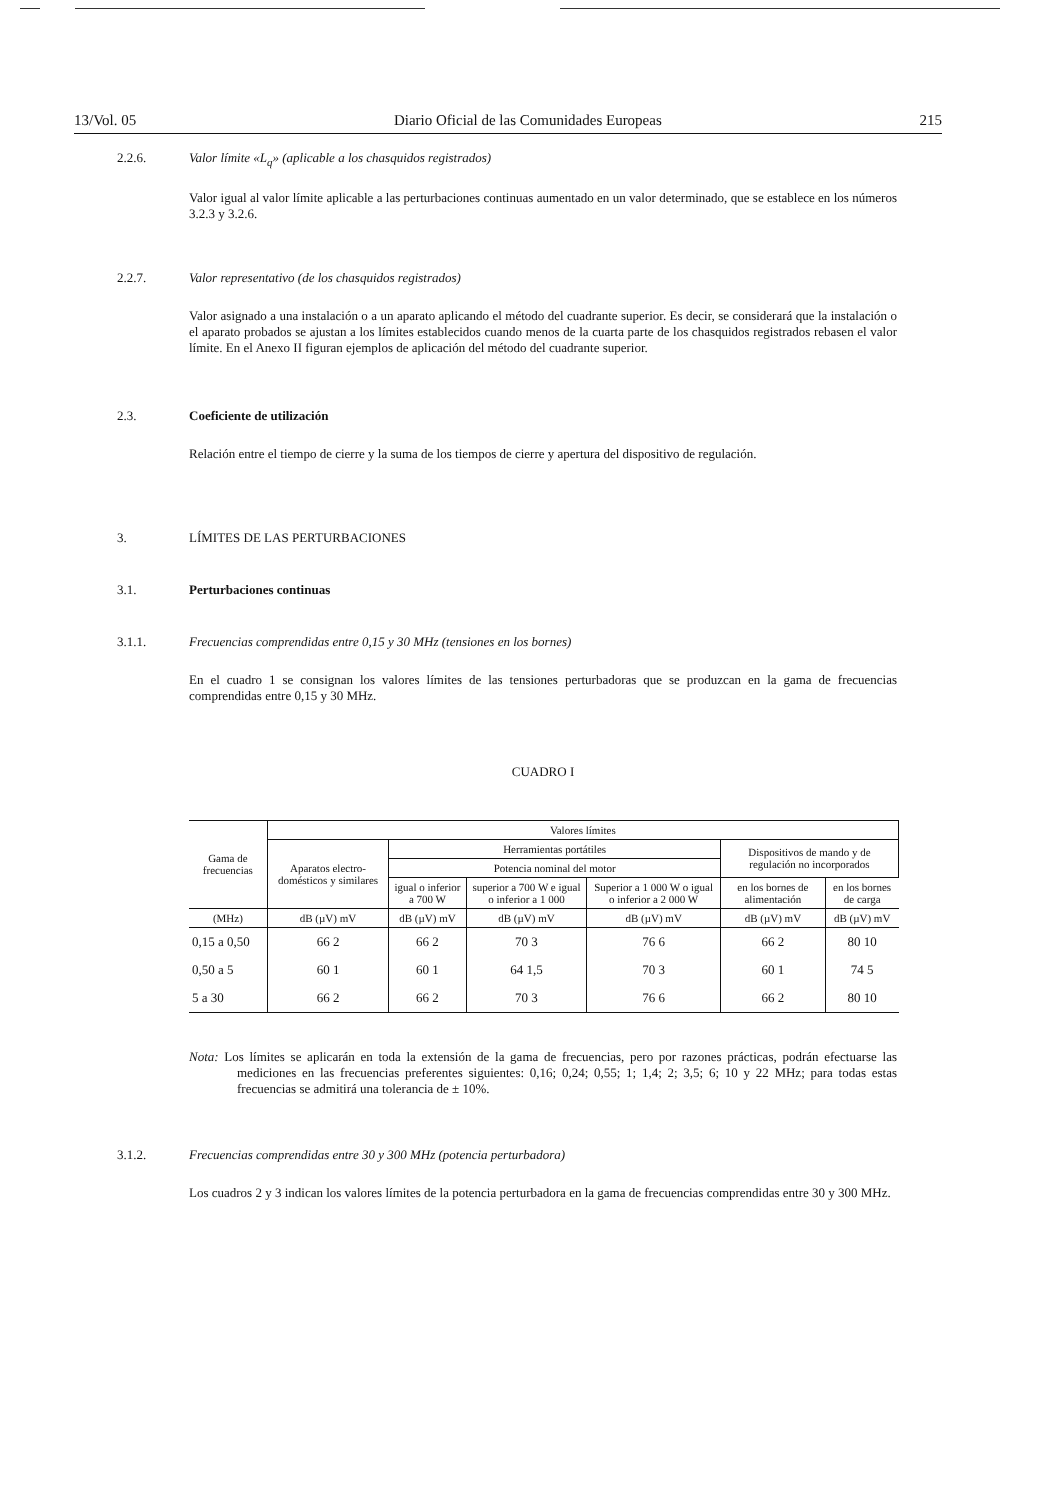13/Vol. 05 Diario Oficial de las Comunidades Europeas 215
2.2.6. Valor límite «L<sub>q</sub>» (aplicable a los chasquidos registrados)
Valor igual al valor límite aplicable a las perturbaciones continuas aumentado en un valor determinado, que se establece en los números 3.2.3 y 3.2.6.
2.2.7. Valor representativo (de los chasquidos registrados)
Valor asignado a una instalación o a un aparato aplicando el método del cuadrante superior. Es decir, se considerará que la instalación o el aparato probados se ajustan a los límites establecidos cuando menos de la cuarta parte de los chasquidos registrados rebasen el valor límite. En el Anexo II figuran ejemplos de aplicación del método del cuadrante superior.
2.3. Coeficiente de utilización
Relación entre el tiempo de cierre y la suma de los tiempos de cierre y apertura del dispositivo de regulación.
3. LÍMITES DE LAS PERTURBACIONES
3.1. Perturbaciones continuas
3.1.1. Frecuencias comprendidas entre 0,15 y 30 MHz (tensiones en los bornes)
En el cuadro 1 se consignan los valores límites de las tensiones perturbadoras que se produzcan en la gama de frecuencias comprendidas entre 0,15 y 30 MHz.
CUADRO I
| Gama de frecuencias | Valores límites | | | | | |
| | Aparatos electro-domésticos y similares | Herramientas portátiles | | | Dispositivos de mando y de regulación no incorporados | |
| | | Potencia nominal del motor | | | | |
| | | igual o inferior a 700 W | superior a 700 W e igual o inferior a 1 000 | Superior a 1 000 W o igual o inferior a 2 000 W | en los bornes de alimentación | en los bornes de carga |
| (MHz) | dB (µV) mV | dB (µV) mV | dB (µV) mV | dB (µV) mV | dB (µV) mV | dB (µV) mV |
| 0,15 a 0,50 | 66 2 | 66 2 | 70 3 | 76 6 | 66 2 | 80 10 |
| 0,50 a 5 | 60 1 | 60 1 | 64 1,5 | 70 3 | 60 1 | 74 5 |
| 5 a 30 | 66 2 | 66 2 | 70 3 | 76 6 | 66 2 | 80 10 |
Nota: Los límites se aplicarán en toda la extensión de la gama de frecuencias, pero por razones prácticas, podrán efectuarse las mediciones en las frecuencias preferentes siguientes: 0,16; 0,24; 0,55; 1; 1,4; 2; 3,5; 6; 10 y 22 MHz; para todas estas frecuencias se admitirá una tolerancia de ± 10%.
3.1.2. Frecuencias comprendidas entre 30 y 300 MHz (potencia perturbadora)
Los cuadros 2 y 3 indican los valores límites de la potencia perturbadora en la gama de frecuencias comprendidas entre 30 y 300 MHz.